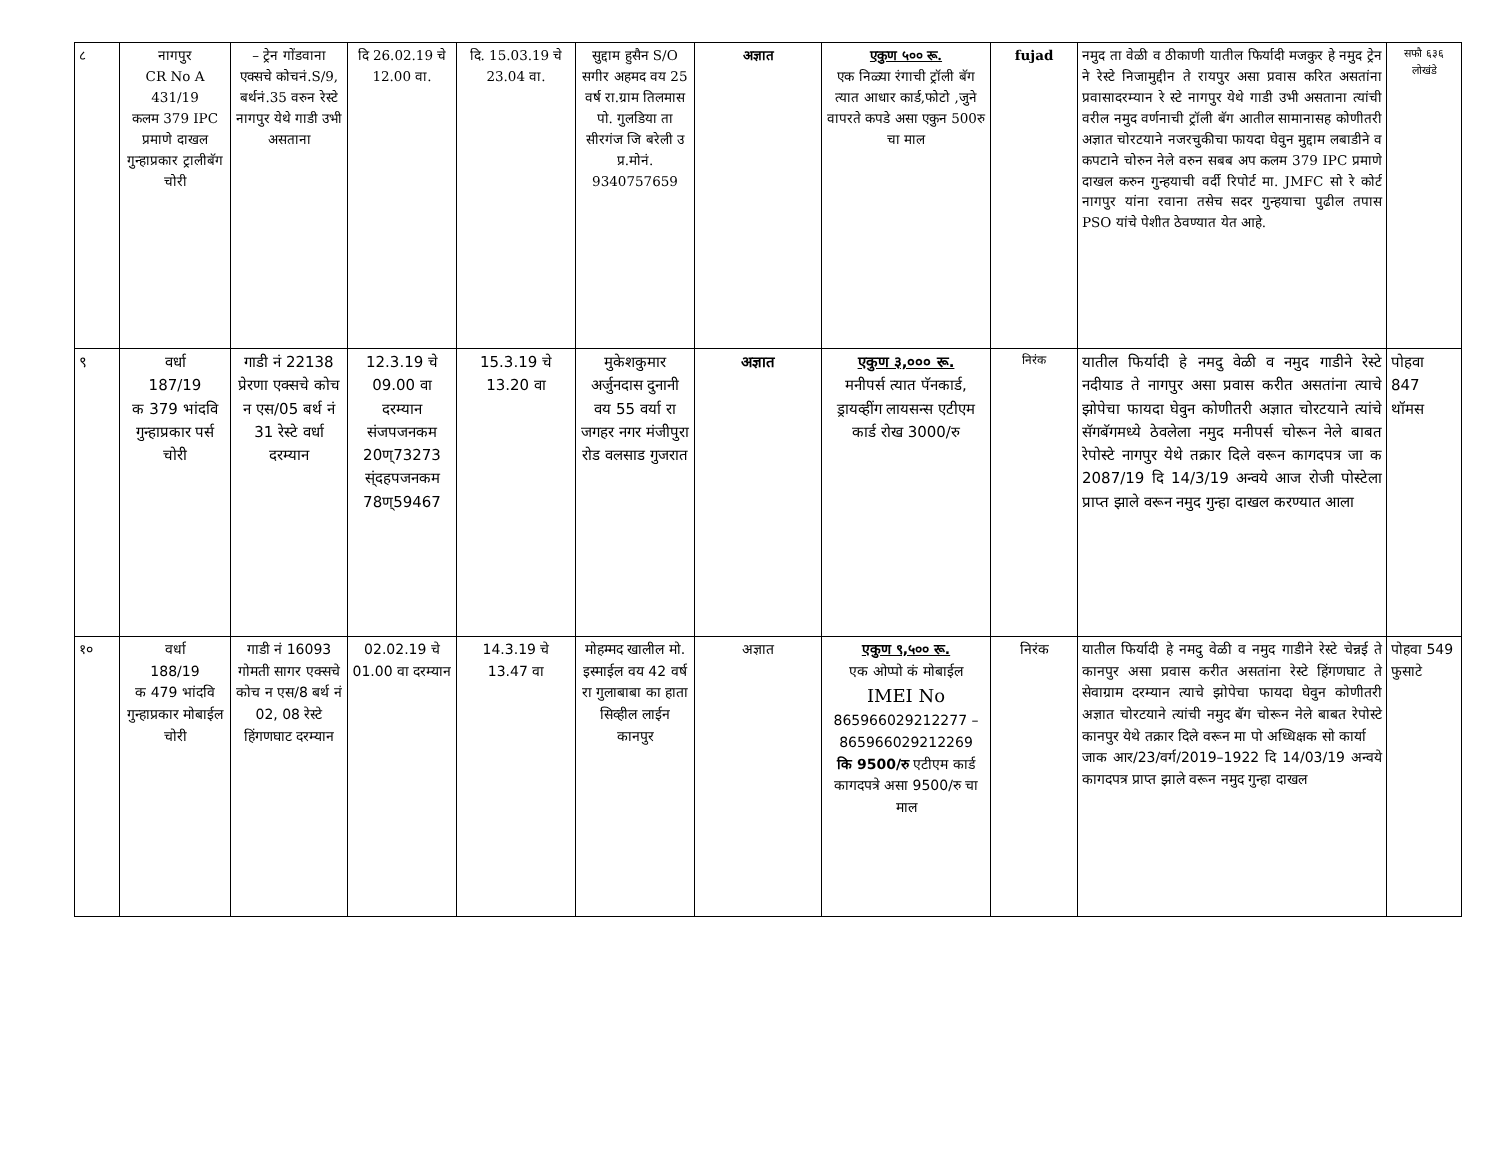| ८ | नागपुर CR No A 431/19 कलम 379 IPC प्रमाणे दाखल गुन्हाप्रकार ट्रालीबॅग चोरी | – ट्रेन गोंडवाना एक्सचे कोचनं.S/9, बर्थनं.35 वरुन रेस्टे नागपुर येथे गाडी उभी असताना | दि 26.02.19 चे 12.00 वा. | दि. 15.03.19 चे 23.04 वा. | सुद्दाम हुसैन S/O सगीर अहमद वय 25 वर्ष रा.ग्राम तिलमास पो. गुलडिया ता सीरगंज जि बरेली उ प्र.मोनं. 9340757659 | अज्ञात | एकुण ५०० रू. एक निळ्या रंगाची ट्रॉली बॅग त्यात आधार कार्ड,फोटो ,जुने वापरते कपडे असा एकुन 500रु चा माल | fujad | नमुद ता वेळी व ठीकाणी यातील फिर्यादी मजकुर हे नमुद ट्रेन ने रेस्टे निजामुद्दीन ते रायपुर असा प्रवास करित असतांना प्रवासादरम्यान रे स्टे नागपुर येथे गाडी उभी असताना त्यांची वरील नमुद वर्णनाची ट्रॉली बॅग आतील सामानासह कोणीतरी अज्ञात चोरटयाने नजरचुकीचा फायदा घेवुन मुद्दाम लबाडीने व कपटाने चोरुन नेले वरुन सबब अप कलम 379 IPC प्रमाणे दाखल करुन गुन्हयाची वर्दी रिपोर्ट मा. JMFC सो रे कोर्ट नागपुर यांना रवाना तसेच सदर गुन्हयाचा पुढील तपास PSO यांचे पेशीत ठेवण्यात येत आहे. | सफौ ६३६ लोखंडे |
| ९ | वर्धा 187/19 क 379 भांदवि गुन्हाप्रकार पर्स चोरी | गाडी नं 22138 प्रेरणा एक्सचे कोच न एस/05 बर्थ नं 31 रेस्टे वर्धा दरम्यान | 12.3.19 चे 09.00 वा दरम्यान संजपजनकम 20ण्73273 स्ंदहपजनकम 78ण्59467 | 15.3.19 चे 13.20 वा | मुकेशकुमार अर्जुनदास दुनानी वय 55 वर्या रा जगहर नगर मंजीपुरा रोड वलसाड गुजरात | अज्ञात | एकुण ३,००० रू. मनीपर्स त्यात पॅनकार्ड, ड्रायव्हींग लायसन्स एटीएम कार्ड रोख 3000/रु | निरंक | यातील फिर्यादी हे नमदु वेळी व नमुद गाडीने रेस्टे नदीयाड ते नागपुर असा प्रवास करीत असतांना त्याचे झोपेचा फायदा घेवुन कोणीतरी अज्ञात चोरटयाने त्यांचे सॅगबॅगमध्ये ठेवलेला नमुद मनीपर्स चोरून नेले बाबत रेपोस्टे नागपुर येथे तक्रार दिले वरून कागदपत्र जा क 2087/19 दि 14/3/19 अन्वये आज रोजी पोस्टेला प्राप्त झाले वरून नमुद गुन्हा दाखल करण्यात आला | पोहवा 847 थॉमस |
| १० | वर्धा 188/19 क 479 भांदवि गुन्हाप्रकार मोबाईल चोरी | गाडी नं 16093 गोमती सागर एक्सचे कोच न एस/8 बर्थ नं 02, 08 रेस्टे हिंगणघाट दरम्यान | 02.02.19 चे 01.00 वा दरम्यान | 14.3.19 चे 13.47 वा | मोहम्मद खालील मो. इस्माईल वय 42 वर्ष रा गुलाबाबा का हाता सिव्हील लाईन कानपुर | अज्ञात | एकुण ९,५०० रू. एक ओप्पो कं मोबाईल IMEI No 865966029212277 – 865966029212269 कि 9500/रु एटीएम कार्ड कागदपत्रे असा 9500/रु चा माल | निरंक | यातील फिर्यादी हे नमदु वेळी व नमुद गाडीने रेस्टे चेन्नई ते कानपुर असा प्रवास करीत असतांना रेस्टे हिंगणघाट ते सेवाग्राम दरम्यान त्याचे झोपेचा फायदा घेवुन कोणीतरी अज्ञात चोरटयाने त्यांची नमुद बॅग चोरून नेले बाबत रेपोस्टे कानपुर येथे तक्रार दिले वरून मा पो अध्धिक्षक सो कार्या जाक आर/23/वर्ग/2019–1922 दि 14/03/19 अन्वये कागदपत्र प्राप्त झाले वरून नमुद गुन्हा दाखल | पोहवा 549 फुसाटे |